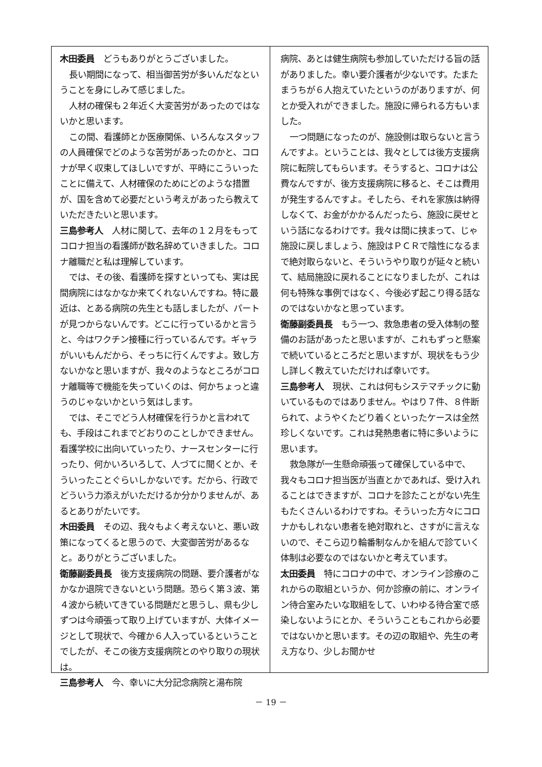木田委員　どうもありがとうございました。
長い期間になって、相当御苦労が多いんだなということを身にしみて感じました。
人材の確保も２年近く大変苦労があったのではないかと思います。
この間、看護師とか医療関係、いろんなスタッフの人員確保でどのような苦労があったのかと、コロナが早く収束してほしいですが、平時にこういったことに備えて、人材確保のためにどのような措置が、国を含めて必要だという考えがあったら教えていただきたいと思います。
三島参考人　人材に関して、去年の１２月をもってコロナ担当の看護師が数名辞めていきました。コロナ離職だと私は理解しています。
では、その後、看護師を探すといっても、実は民間病院にはなかなか来てくれないんですね。特に最近は、とある病院の先生とも話しましたが、パートが見つからないんです。どこに行っているかと言うと、今はワクチン接種に行っているんです。ギャラがいいもんだから、そっちに行くんですよ。致し方ないかなと思いますが、我々のようなところがコロナ離職等で機能を失っていくのは、何かちょっと違うのじゃないかという気はします。
では、そこでどう人材確保を行うかと言われても、手段はこれまでどおりのことしかできません。看護学校に出向いていったり、ナースセンターに行ったり、何かいろいろして、人づてに聞くとか、そういったことぐらいしかないです。だから、行政でどういう力添えがいただけるか分かりませんが、あるとありがたいです。
木田委員　その辺、我々もよく考えないと、悪い政策になってくると思うので、大変御苦労があるなと。ありがとうございました。
衛藤副委員長　後方支援病院の問題、要介護者がなかなか退院できないという問題。恐らく第３波、第４波から続いてきている問題だと思うし、県も少しずつは今頑張って取り上げていますが、大体イメージとして現状で、今確か６人入っているということでしたが、そこの後方支援病院とのやり取りの現状は。
三島参考人　今、幸いに大分記念病院と湯布院
病院、あとは健生病院も参加していただける旨の話がありました。幸い要介護者が少ないです。たまたまうちが６人抱えていたというのがありますが、何とか受入れができました。施設に帰られる方もいました。
一つ問題になったのが、施設側は取らないと言うんですよ。ということは、我々としては後方支援病院に転院してもらいます。そうすると、コロナは公費なんですが、後方支援病院に移ると、そこは費用が発生するんですよ。そしたら、それを家族は納得しなくて、お金がかかるんだったら、施設に戻せという話になるわけです。我々は間に挟まって、じゃ施設に戻しましょう、施設はＰＣＲで陰性になるまで絶対取らないと、そういうやり取りが延々と続いて、結局施設に戻れることになりましたが、これは何も特殊な事例ではなく、今後必ず起こり得る話なのではないかなと思っています。
衛藤副委員長　もう一つ、救急患者の受入体制の整備のお話があったと思いますが、これもずっと懸案で続いているところだと思いますが、現状をもう少し詳しく教えていただければ幸いです。
三島参考人　現状、これは何もシステマチックに動いているものではありません。やはり７件、８件断られて、ようやくたどり着くといったケースは全然珍しくないです。これは発熱患者に特に多いように思います。
救急隊が一生懸命頑張って確保している中で、我々もコロナ担当医が当直とかであれば、受け入れることはできますが、コロナを診たことがない先生もたくさんいるわけですね。そういった方々にコロナかもしれない患者を絶対取れと、さすがに言えないので、そこら辺り輪番制なんかを組んで診ていく体制は必要なのではないかと考えています。
太田委員　特にコロナの中で、オンライン診療のこれからの取組というか、何か診療の前に、オンライン待合室みたいな取組をして、いわゆる待合室で感染しないようにとか、そういうこともこれから必要ではないかと思います。その辺の取組や、先生の考え方なり、少しお聞かせ
－ 19 －